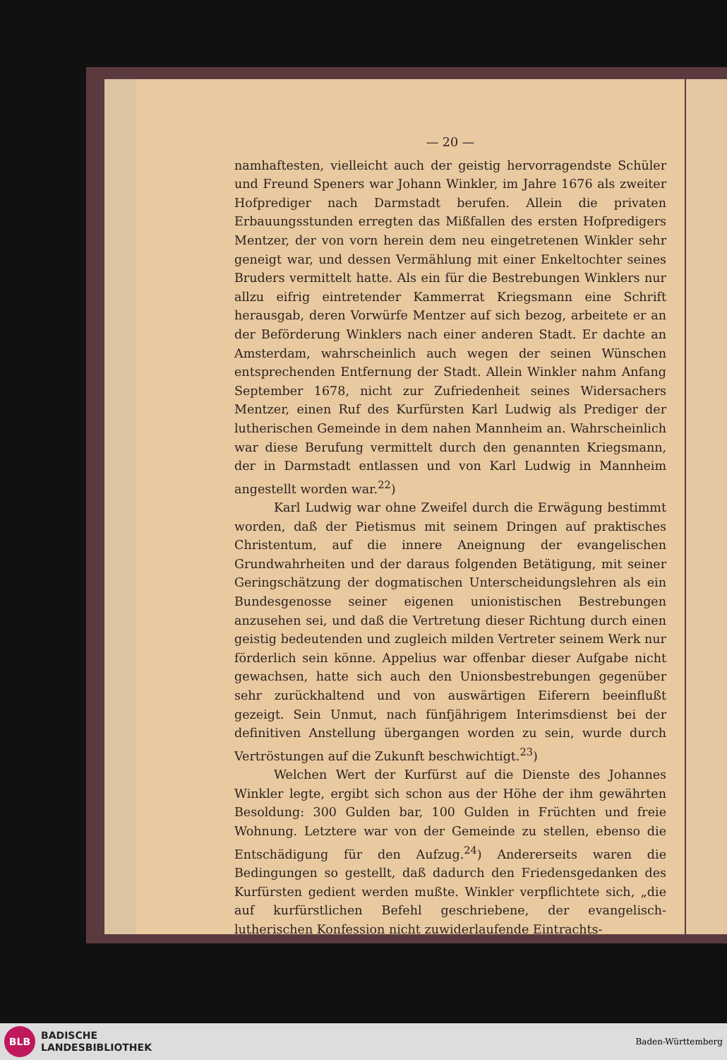— 20 —
namhaftesten, vielleicht auch der geistig hervorragendste Schüler und Freund Speners war Johann Winkler, im Jahre 1676 als zweiter Hofprediger nach Darmstadt berufen. Allein die privaten Erbauungsstunden erregten das Mißfallen des ersten Hofpredigers Mentzer, der von vorn herein dem neu eingetretenen Winkler sehr geneigt war, und dessen Vermählung mit einer Enkeltochter seines Bruders vermittelt hatte. Als ein für die Bestrebungen Winklers nur allzu eifrig eintretender Kammerrat Kriegsmann eine Schrift herausgab, deren Vorwürfe Mentzer auf sich bezog, arbeitete er an der Beförderung Winklers nach einer anderen Stadt. Er dachte an Amsterdam, wahrscheinlich auch wegen der seinen Wünschen entsprechenden Entfernung der Stadt. Allein Winkler nahm Anfang September 1678, nicht zur Zufriedenheit seines Widersachers Mentzer, einen Ruf des Kurfürsten Karl Ludwig als Prediger der lutherischen Gemeinde in dem nahen Mannheim an. Wahrscheinlich war diese Berufung vermittelt durch den genannten Kriegsmann, der in Darmstadt entlassen und von Karl Ludwig in Mannheim angestellt worden war.<sup>22</sup>)
Karl Ludwig war ohne Zweifel durch die Erwägung bestimmt worden, daß der Pietismus mit seinem Dringen auf praktisches Christentum, auf die innere Aneignung der evangelischen Grundwahrheiten und der daraus folgenden Betätigung, mit seiner Geringschätzung der dogmatischen Unterscheidungslehren als ein Bundesgenosse seiner eigenen unionistischen Bestrebungen anzusehen sei, und daß die Vertretung dieser Richtung durch einen geistig bedeutenden und zugleich milden Vertreter seinem Werk nur förderlich sein könne. Appelius war offenbar dieser Aufgabe nicht gewachsen, hatte sich auch den Unionsbestrebungen gegenüber sehr zurückhaltend und von auswärtigen Eiferern beeinflußt gezeigt. Sein Unmut, nach fünfjährigem Interimsdienst bei der definitiven Anstellung übergangen worden zu sein, wurde durch Vertröstungen auf die Zukunft beschwichtigt.<sup>23</sup>)
Welchen Wert der Kurfürst auf die Dienste des Johannes Winkler legte, ergibt sich schon aus der Höhe der ihm gewährten Besoldung: 300 Gulden bar, 100 Gulden in Früchten und freie Wohnung. Letztere war von der Gemeinde zu stellen, ebenso die Entschädigung für den Aufzug.<sup>24</sup>) Andererseits waren die Bedingungen so gestellt, daß dadurch den Friedensgedanken des Kurfürsten gedient werden mußte. Winkler verpflichtete sich, „die auf kurfürstlichen Befehl geschriebene, der evangelisch-lutherischen Konfession nicht zuwiderlaufende Eintrachts-
BLB
BADISCHE
LANDESBIBLIOTHEK
Baden-Württemberg